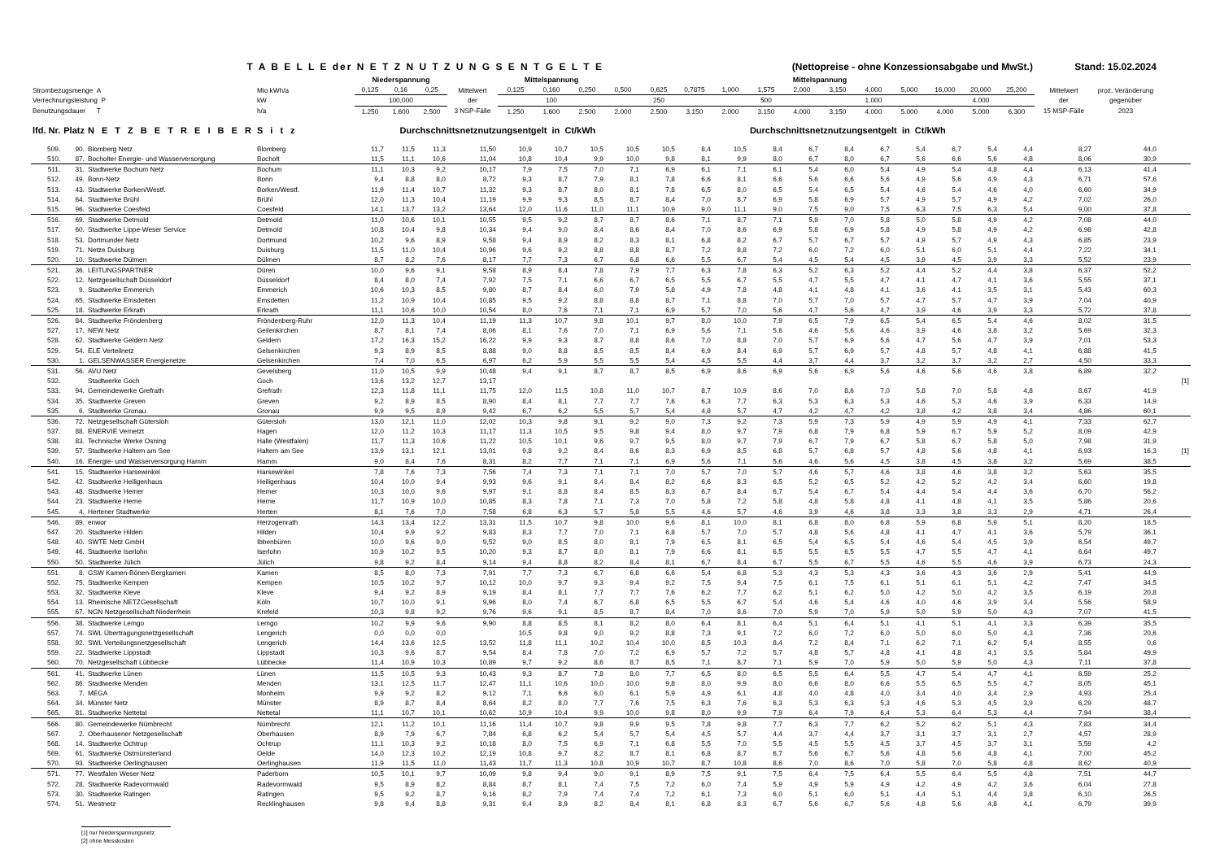| | | T A B E L L E der N E T Z N U T Z U N G S E N T G E L T E | | | | | | | | | (Nettopreise - ohne Konzessionsabgabe und MwSt.) | | | | | | | | | | | | Stand: 15.02.2024 | | |
| --- | --- | --- | --- | --- | --- | --- | --- | --- | --- | --- | --- | --- | --- | --- | --- | --- | --- | --- | --- | --- | --- | --- | --- | --- | --- |
| | | | | Niederspannung | | | | Mittelspannung | | | | | | Mittelspannung | | | | | | | | | | | |
| Strombezugsmenge A | | | Mio kWh/a | 0,125 | 0,16 | 0,25 | Mittelwert | 0,125 | 0,160 | 0,250 | 0,500 | 0,625 | 0,7875 | 1,000 | 1,575 | 2,000 | 3,150 | 4,000 | 5,000 | 16,000 | 20,000 | 25,200 | Mittelwert | proz. Veränderung | |
| Verrechnungsleistung P | | | kW | 100,000 | | | der | 100 | | | 250 | | | 500 | | | 1.000 | | | 4.000 | | | der | gegenüber | |
| Benutzungsdauer T | | | h/a | 1.250 | 1.600 | 2.500 | 3 NSP-Fälle | 1.250 | 1.600 | 2.500 | 2.000 | 2.500 | 3.150 | 2.000 | 3.150 | 4.000 | 3.150 | 4.000 | 5.000 | 4.000 | 5.000 | 6.300 | 15 MSP-Fälle | 2023 | |
| lfd. Nr. | Platz | N E T Z B E T R E I B E R | S i t z | Durchschnittsnetznutzungsentgelt in Ct/kWh | | | | | | | | | | | Durchschnittsnetznutzungsentgelt in Ct/kWh | | | | | | | | | | |
| 509. | 90. | Blomberg Netz | Blomberg | 11,7 | 11,5 | 11,3 | 11,50 | 10,9 | 10,7 | 10,5 | 10,5 | 10,5 | 8,4 | 10,5 | 8,4 | 6,7 | 8,4 | 6,7 | 5,4 | 6,7 | 5,4 | 4,4 | 8,27 | 44,0 | |
| 510. | 87. | Bocholter Energie- und Wasserversorgung | Bocholt | 11,5 | 11,1 | 10,6 | 11,04 | 10,8 | 10,4 | 9,9 | 10,0 | 9,8 | 8,1 | 9,9 | 8,0 | 6,7 | 8,0 | 6,7 | 5,6 | 6,6 | 5,6 | 4,8 | 8,06 | 30,9 | |
| 511. | 31. | Stadtwerke Bochum Netz | Bochum | 11,1 | 10,3 | 9,2 | 10,17 | 7,9 | 7,5 | 7,0 | 7,1 | 6,9 | 6,1 | 7,1 | 6,1 | 5,4 | 6,0 | 5,4 | 4,9 | 5,4 | 4,8 | 4,4 | 6,13 | 41,4 | |
| 512. | 49. | Bonn-Netz | Bonn | 9,4 | 8,8 | 8,0 | 8,72 | 9,3 | 8,7 | 7,9 | 8,1 | 7,8 | 6,6 | 8,1 | 6,6 | 5,6 | 6,6 | 5,6 | 4,9 | 5,6 | 4,9 | 4,3 | 6,71 | 57,6 | |
| 513. | 43. | Stadtwerke Borken/Westf. | Borken/Westf. | 11,9 | 11,4 | 10,7 | 11,32 | 9,3 | 8,7 | 8,0 | 8,1 | 7,8 | 6,5 | 8,0 | 6,5 | 5,4 | 6,5 | 5,4 | 4,6 | 5,4 | 4,6 | 4,0 | 6,60 | 34,9 | |
| 514. | 64. | Stadtwerke Brühl | Brühl | 12,0 | 11,3 | 10,4 | 11,19 | 9,9 | 9,3 | 8,5 | 8,7 | 8,4 | 7,0 | 8,7 | 6,9 | 5,8 | 6,9 | 5,7 | 4,9 | 5,7 | 4,9 | 4,2 | 7,02 | 26,0 | |
| 515. | 96. | Stadtwerke Coesfeld | Coesfeld | 14,1 | 13,7 | 13,2 | 13,64 | 12,0 | 11,6 | 11,0 | 11,1 | 10,9 | 9,0 | 11,1 | 9,0 | 7,5 | 9,0 | 7,5 | 6,3 | 7,5 | 6,3 | 5,4 | 9,00 | 37,8 | |
| 516. | 69. | Stadtwerke Detmold | Detmold | 11,0 | 10,6 | 10,1 | 10,55 | 9,5 | 9,2 | 8,7 | 8,7 | 8,6 | 7,1 | 8,7 | 7,1 | 5,9 | 7,0 | 5,8 | 5,0 | 5,8 | 4,9 | 4,2 | 7,08 | 44,0 | |
| 517. | 60. | Stadtwerke Lippe-Weser Service | Detmold | 10,8 | 10,4 | 9,8 | 10,34 | 9,4 | 9,0 | 8,4 | 8,6 | 8,4 | 7,0 | 8,6 | 6,9 | 5,8 | 6,9 | 5,8 | 4,9 | 5,8 | 4,9 | 4,2 | 6,98 | 42,8 | |
| 518. | 53. | Dortmunder Netz | Dortmund | 10,2 | 9,6 | 8,9 | 9,58 | 9,4 | 8,9 | 8,2 | 8,3 | 8,1 | 6,8 | 8,2 | 6,7 | 5,7 | 6,7 | 5,7 | 4,9 | 5,7 | 4,9 | 4,3 | 6,85 | 23,9 | |
| 519. | 71. | Netze Duisburg | Duisburg | 11,5 | 11,0 | 10,4 | 10,96 | 9,6 | 9,2 | 8,8 | 8,8 | 8,7 | 7,2 | 8,8 | 7,2 | 6,0 | 7,2 | 6,0 | 5,1 | 6,0 | 5,1 | 4,4 | 7,22 | 34,1 | |
| 520. | 10. | Stadtwerke Dülmen | Dülmen | 8,7 | 8,2 | 7,6 | 8,17 | 7,7 | 7,3 | 6,7 | 6,8 | 6,6 | 5,5 | 6,7 | 5,4 | 4,5 | 5,4 | 4,5 | 3,9 | 4,5 | 3,9 | 3,3 | 5,52 | 23,9 | |
| 521. | 36. | LEITUNGSPARTNER | Düren | 10,0 | 9,6 | 9,1 | 9,58 | 8,9 | 8,4 | 7,8 | 7,9 | 7,7 | 6,3 | 7,8 | 6,3 | 5,2 | 6,3 | 5,2 | 4,4 | 5,2 | 4,4 | 3,8 | 6,37 | 52,2 | |
| 522. | 12. | Netzgesellschaft Düsseldorf | Düsseldorf | 8,4 | 8,0 | 7,4 | 7,92 | 7,5 | 7,1 | 6,6 | 6,7 | 6,5 | 5,5 | 6,7 | 5,5 | 4,7 | 5,5 | 4,7 | 4,1 | 4,7 | 4,1 | 3,6 | 5,55 | 37,1 | |
| 523. | 9. | Stadtwerke Emmerich | Emmerich | 10,6 | 10,3 | 8,5 | 9,80 | 8,7 | 8,4 | 6,0 | 7,9 | 5,8 | 4,9 | 7,8 | 4,8 | 4,1 | 4,8 | 4,1 | 3,6 | 4,1 | 3,5 | 3,1 | 5,43 | 60,3 | |
| 524. | 65. | Stadtwerke Emsdetten | Emsdetten | 11,2 | 10,9 | 10,4 | 10,85 | 9,5 | 9,2 | 8,8 | 8,8 | 8,7 | 7,1 | 8,8 | 7,0 | 5,7 | 7,0 | 5,7 | 4,7 | 5,7 | 4,7 | 3,9 | 7,04 | 40,9 | |
| 525. | 18. | Stadtwerke Erkrath | Erkrath | 11,1 | 10,6 | 10,0 | 10,54 | 8,0 | 7,6 | 7,1 | 7,1 | 6,9 | 5,7 | 7,0 | 5,6 | 4,7 | 5,6 | 4,7 | 3,9 | 4,6 | 3,9 | 3,3 | 5,72 | 37,8 | |
| 526. | 84. | Stadtwerke Fröndenberg | Fröndenberg-Ruhr | 12,0 | 11,3 | 10,4 | 11,19 | 11,3 | 10,7 | 9,8 | 10,1 | 9,7 | 8,0 | 10,0 | 7,9 | 6,5 | 7,9 | 6,5 | 5,4 | 6,5 | 5,4 | 4,6 | 8,02 | 31,5 | |
| 527. | 17. | NEW Netz | Geilenkirchen | 8,7 | 8,1 | 7,4 | 8,06 | 8,1 | 7,6 | 7,0 | 7,1 | 6,9 | 5,6 | 7,1 | 5,6 | 4,6 | 5,6 | 4,6 | 3,9 | 4,6 | 3,8 | 3,2 | 5,69 | 32,3 | |
| 528. | 62. | Stadtwerke Geldern Netz | Geldern | 17,2 | 16,3 | 15,2 | 16,22 | 9,9 | 9,3 | 8,7 | 8,8 | 8,6 | 7,0 | 8,8 | 7,0 | 5,7 | 6,9 | 5,6 | 4,7 | 5,6 | 4,7 | 3,9 | 7,01 | 53,3 | |
| 529. | 54. | ELE Verteilnetz | Gelsenkirchen | 9,3 | 8,9 | 8,5 | 8,88 | 9,0 | 8,8 | 8,5 | 8,5 | 8,4 | 6,9 | 8,4 | 6,9 | 5,7 | 6,9 | 5,7 | 4,8 | 5,7 | 4,8 | 4,1 | 6,88 | 41,5 | |
| 530. | 1. | GELSENWASSER Energienetze | Gelsenkirchen | 7,4 | 7,0 | 6,5 | 6,97 | 6,2 | 5,9 | 5,5 | 5,5 | 5,4 | 4,5 | 5,5 | 4,4 | 3,7 | 4,4 | 3,7 | 3,2 | 3,7 | 3,2 | 2,7 | 4,50 | 33,3 | |
| 531. | 56. | AVU Netz | Gevelsberg | 11,0 | 10,5 | 9,9 | 10,48 | 9,4 | 9,1 | 8,7 | 8,7 | 8,5 | 6,9 | 8,6 | 6,9 | 5,6 | 6,9 | 5,6 | 4,6 | 5,6 | 4,6 | 3,8 | 6,89 | 32,2 | |
| 532. | | Stadtwerke Goch | Goch | 13,6 | 13,2 | 12,7 | 13,17 | | | | | | | | | | | | | | | | | | [1] |
| 533. | 94. | Gemeindewerke Grefrath | Grefrath | 12,3 | 11,8 | 11,1 | 11,75 | 12,0 | 11,5 | 10,8 | 11,0 | 10,7 | 8,7 | 10,9 | 8,6 | 7,0 | 8,6 | 7,0 | 5,8 | 7,0 | 5,8 | 4,8 | 8,67 | 41,9 | |
| 534. | 35. | Stadtwerke Greven | Greven | 9,2 | 8,9 | 8,5 | 8,90 | 8,4 | 8,1 | 7,7 | 7,7 | 7,6 | 6,3 | 7,7 | 6,3 | 5,3 | 6,3 | 5,3 | 4,6 | 5,3 | 4,6 | 3,9 | 6,33 | 14,9 | |
| 535. | 6. | Stadtwerke Gronau | Gronau | 9,9 | 9,5 | 8,9 | 9,42 | 6,7 | 6,2 | 5,5 | 5,7 | 5,4 | 4,8 | 5,7 | 4,7 | 4,2 | 4,7 | 4,2 | 3,8 | 4,2 | 3,8 | 3,4 | 4,86 | 60,1 | |
| 536. | 72. | Netzgesellschaft Gütersloh | Gütersloh | 13,0 | 12,1 | 11,0 | 12,02 | 10,3 | 9,8 | 9,1 | 9,2 | 9,0 | 7,3 | 9,2 | 7,3 | 5,9 | 7,3 | 5,9 | 4,9 | 5,9 | 4,9 | 4,1 | 7,33 | 62,7 | |
| 537. | 88. | ENERVIE Vernetzt | Hagen | 12,0 | 11,2 | 10,3 | 11,17 | 11,3 | 10,5 | 9,5 | 9,8 | 9,4 | 8,0 | 9,7 | 7,9 | 6,8 | 7,9 | 6,8 | 5,9 | 6,7 | 5,9 | 5,2 | 8,09 | 42,9 | |
| 538. | 83. | Technische Werke Osning | Halle (Westfalen) | 11,7 | 11,3 | 10,6 | 11,22 | 10,5 | 10,1 | 9,6 | 9,7 | 9,5 | 8,0 | 9,7 | 7,9 | 6,7 | 7,9 | 6,7 | 5,8 | 6,7 | 5,8 | 5,0 | 7,98 | 31,9 | |
| 539. | 57. | Stadtwerke Haltern am See | Haltern am See | 13,9 | 13,1 | 12,1 | 13,01 | 9,8 | 9,2 | 8,4 | 8,6 | 8,3 | 6,9 | 8,5 | 6,8 | 5,7 | 6,8 | 5,7 | 4,8 | 5,6 | 4,8 | 4,1 | 6,93 | 16,3 | [1] |
| 540. | 16. | Energie- und Wasserversorgung Hamm | Hamm | 9,0 | 8,4 | 7,6 | 8,31 | 8,2 | 7,7 | 7,1 | 7,1 | 6,9 | 5,6 | 7,1 | 5,6 | 4,6 | 5,6 | 4,5 | 3,8 | 4,5 | 3,8 | 3,2 | 5,69 | 38,5 | |
| 541. | 15. | Stadtwerke Harsewinkel | Harsewinkel | 7,8 | 7,6 | 7,3 | 7,56 | 7,4 | 7,3 | 7,1 | 7,1 | 7,0 | 5,7 | 7,0 | 5,7 | 4,6 | 5,7 | 4,6 | 3,8 | 4,6 | 3,8 | 3,2 | 5,63 | 35,5 | |
| 542. | 42. | Stadtwerke Heiligenhaus | Heiligenhaus | 10,4 | 10,0 | 9,4 | 9,93 | 9,6 | 9,1 | 8,4 | 8,4 | 8,2 | 6,6 | 8,3 | 6,5 | 5,2 | 6,5 | 5,2 | 4,2 | 5,2 | 4,2 | 3,4 | 6,60 | 19,8 | |
| 543. | 48. | Stadtwerke Hemer | Hemer | 10,3 | 10,0 | 9,6 | 9,97 | 9,1 | 8,8 | 8,4 | 8,5 | 8,3 | 6,7 | 8,4 | 6,7 | 5,4 | 6,7 | 5,4 | 4,4 | 5,4 | 4,4 | 3,6 | 6,70 | 56,2 | |
| 544. | 23. | Stadtwerke Herne | Herne | 11,7 | 10,9 | 10,0 | 10,85 | 8,3 | 7,8 | 7,1 | 7,3 | 7,0 | 5,8 | 7,2 | 5,8 | 4,8 | 5,8 | 4,8 | 4,1 | 4,8 | 4,1 | 3,5 | 5,86 | 20,6 | |
| 545. | 4. | Hertener Stadtwerke | Herten | 8,1 | 7,6 | 7,0 | 7,58 | 6,8 | 6,3 | 5,7 | 5,8 | 5,5 | 4,6 | 5,7 | 4,6 | 3,9 | 4,6 | 3,8 | 3,3 | 3,8 | 3,3 | 2,9 | 4,71 | 26,4 | |
| 546. | 89. | enwor | Herzogenrath | 14,3 | 13,4 | 12,2 | 13,31 | 11,5 | 10,7 | 9,8 | 10,0 | 9,6 | 8,1 | 10,0 | 8,1 | 6,8 | 8,0 | 6,8 | 5,9 | 6,8 | 5,9 | 5,1 | 8,20 | 18,5 | |
| 547. | 20. | Stadtwerke Hilden | Hilden | 10,4 | 9,9 | 9,2 | 9,83 | 8,3 | 7,7 | 7,0 | 7,1 | 6,8 | 5,7 | 7,0 | 5,7 | 4,8 | 5,6 | 4,8 | 4,1 | 4,7 | 4,1 | 3,6 | 5,79 | 36,1 | |
| 548. | 40. | SWTE Netz GmbH | Ibbenbüren | 10,0 | 9,6 | 9,0 | 9,52 | 9,0 | 8,5 | 8,0 | 8,1 | 7,9 | 6,5 | 8,1 | 6,5 | 5,4 | 6,5 | 5,4 | 4,6 | 5,4 | 4,5 | 3,9 | 6,54 | 49,7 | |
| 549. | 46. | Stadtwerke Iserlohn | Iserlohn | 10,9 | 10,2 | 9,5 | 10,20 | 9,3 | 8,7 | 8,0 | 8,1 | 7,9 | 6,6 | 8,1 | 6,5 | 5,5 | 6,5 | 5,5 | 4,7 | 5,5 | 4,7 | 4,1 | 6,64 | 49,7 | |
| 550. | 50. | Stadtwerke Jülich | Jülich | 9,8 | 9,2 | 8,4 | 9,14 | 9,4 | 8,8 | 8,2 | 8,4 | 8,1 | 6,7 | 8,4 | 6,7 | 5,5 | 6,7 | 5,5 | 4,6 | 5,5 | 4,6 | 3,9 | 6,73 | 24,3 | |
| 551. | 8. | GSW Kamen-Bönen-Bergkamen | Kamen | 8,5 | 8,0 | 7,3 | 7,91 | 7,7 | 7,3 | 6,7 | 6,8 | 6,6 | 5,4 | 6,8 | 5,3 | 4,3 | 5,3 | 4,3 | 3,6 | 4,3 | 3,6 | 2,9 | 5,41 | 44,9 | |
| 552. | 75. | Stadtwerke Kempen | Kempen | 10,5 | 10,2 | 9,7 | 10,12 | 10,0 | 9,7 | 9,3 | 9,4 | 9,2 | 7,5 | 9,4 | 7,5 | 6,1 | 7,5 | 6,1 | 5,1 | 6,1 | 5,1 | 4,2 | 7,47 | 34,5 | |
| 553. | 32. | Stadtwerke Kleve | Kleve | 9,4 | 9,2 | 8,9 | 9,19 | 8,4 | 8,1 | 7,7 | 7,7 | 7,6 | 6,2 | 7,7 | 6,2 | 5,1 | 6,2 | 5,0 | 4,2 | 5,0 | 4,2 | 3,5 | 6,19 | 20,8 | |
| 554. | 13. | Rheinische NETZGesellschaft | Köln | 10,7 | 10,0 | 9,1 | 9,96 | 8,0 | 7,4 | 6,7 | 6,8 | 6,5 | 5,5 | 6,7 | 5,4 | 4,6 | 5,4 | 4,6 | 4,0 | 4,6 | 3,9 | 3,4 | 5,56 | 58,9 | |
| 555. | 67. | NGN Netzgesellschaft Niederrhein | Krefeld | 10,3 | 9,8 | 9,2 | 9,76 | 9,6 | 9,1 | 8,5 | 8,7 | 8,4 | 7,0 | 8,6 | 7,0 | 5,9 | 7,0 | 5,9 | 5,0 | 5,9 | 5,0 | 4,3 | 7,07 | 41,5 | |
| 556. | 38. | Stadtwerke Lemgo | Lemgo | 10,2 | 9,9 | 9,6 | 9,90 | 8,8 | 8,5 | 8,1 | 8,2 | 8,0 | 6,4 | 8,1 | 6,4 | 5,1 | 6,4 | 5,1 | 4,1 | 5,1 | 4,1 | 3,3 | 6,39 | 35,5 | |
| 557. | 74. | SWL Übertragungsnetzgesellschaft | Lengerich | 0,0 | 0,0 | 0,0 | | 10,5 | 9,8 | 9,0 | 9,2 | 8,8 | 7,3 | 9,1 | 7,2 | 6,0 | 7,2 | 6,0 | 5,0 | 6,0 | 5,0 | 4,3 | 7,36 | 20,6 | |
| 558. | 92. | SWL Verteilungsnetzgesellschaft | Lengerich | 14,4 | 13,6 | 12,5 | 13,52 | 11,8 | 11,1 | 10,2 | 10,4 | 10,0 | 8,5 | 10,3 | 8,4 | 7,2 | 8,4 | 7,1 | 6,2 | 7,1 | 6,2 | 5,4 | 8,55 | 0,6 | |
| 559. | 22. | Stadtwerke Lippstadt | Lippstadt | 10,3 | 9,6 | 8,7 | 9,54 | 8,4 | 7,8 | 7,0 | 7,2 | 6,9 | 5,7 | 7,2 | 5,7 | 4,8 | 5,7 | 4,8 | 4,1 | 4,8 | 4,1 | 3,5 | 5,84 | 49,9 | |
| 560. | 70. | Netzgesellschaft Lübbecke | Lübbecke | 11,4 | 10,9 | 10,3 | 10,89 | 9,7 | 9,2 | 8,6 | 8,7 | 8,5 | 7,1 | 8,7 | 7,1 | 5,9 | 7,0 | 5,9 | 5,0 | 5,9 | 5,0 | 4,3 | 7,11 | 37,8 | |
| 561. | 41. | Stadtwerke Lünen | Lünen | 11,5 | 10,5 | 9,3 | 10,43 | 9,3 | 8,7 | 7,8 | 8,0 | 7,7 | 6,5 | 8,0 | 6,5 | 5,5 | 6,4 | 5,5 | 4,7 | 5,4 | 4,7 | 4,1 | 6,59 | 25,2 | |
| 562. | 86. | Stadtwerke Menden | Menden | 13,1 | 12,5 | 11,7 | 12,47 | 11,1 | 10,6 | 10,0 | 10,0 | 9,8 | 8,0 | 9,9 | 8,0 | 6,6 | 8,0 | 6,6 | 5,5 | 6,5 | 5,5 | 4,7 | 8,05 | 45,1 | |
| 563. | 7. | MEGA | Monheim | 9,9 | 9,2 | 8,2 | 9,12 | 7,1 | 6,6 | 6,0 | 6,1 | 5,9 | 4,9 | 6,1 | 4,8 | 4,0 | 4,8 | 4,0 | 3,4 | 4,0 | 3,4 | 2,9 | 4,93 | 25,4 | |
| 564. | 34. | Münster Netz | Münster | 8,9 | 8,7 | 8,4 | 8,64 | 8,2 | 8,0 | 7,7 | 7,6 | 7,5 | 6,3 | 7,6 | 6,3 | 5,3 | 6,3 | 5,3 | 4,6 | 5,3 | 4,5 | 3,9 | 6,29 | 48,7 | |
| 565. | 81. | Stadtwerke Nettetal | Nettetal | 11,1 | 10,7 | 10,1 | 10,62 | 10,9 | 10,4 | 9,9 | 10,0 | 9,8 | 8,0 | 9,9 | 7,9 | 6,4 | 7,9 | 6,4 | 5,3 | 6,4 | 5,3 | 4,4 | 7,94 | 38,4 | |
| 566. | 80. | Gemeindewerke Nümbrecht | Nümbrecht | 12,1 | 11,2 | 10,1 | 11,16 | 11,4 | 10,7 | 9,8 | 9,9 | 9,5 | 7,8 | 9,8 | 7,7 | 6,3 | 7,7 | 6,2 | 5,2 | 6,2 | 5,1 | 4,3 | 7,83 | 34,4 | |
| 567. | 2. | Oberhausener Netzgesellschaft | Oberhausen | 8,9 | 7,9 | 6,7 | 7,84 | 6,8 | 6,2 | 5,4 | 5,7 | 5,4 | 4,5 | 5,7 | 4,4 | 3,7 | 4,4 | 3,7 | 3,1 | 3,7 | 3,1 | 2,7 | 4,57 | 28,9 | |
| 568. | 14. | Stadtwerke Ochtrup | Ochtrup | 11,1 | 10,3 | 9,2 | 10,18 | 8,0 | 7,5 | 6,9 | 7,1 | 6,8 | 5,5 | 7,0 | 5,5 | 4,5 | 5,5 | 4,5 | 3,7 | 4,5 | 3,7 | 3,1 | 5,59 | 4,2 | |
| 569. | 61. | Stadtwerke Ostmünsterland | Oelde | 14,0 | 12,3 | 10,2 | 12,19 | 10,8 | 9,7 | 8,2 | 8,7 | 8,1 | 6,8 | 8,7 | 6,7 | 5,6 | 6,7 | 5,6 | 4,8 | 5,6 | 4,8 | 4,1 | 7,00 | 45,2 | |
| 570. | 93. | Stadtwerke Oerlinghausen | Oerlinghausen | 11,9 | 11,5 | 11,0 | 11,43 | 11,7 | 11,3 | 10,8 | 10,9 | 10,7 | 8,7 | 10,8 | 8,6 | 7,0 | 8,6 | 7,0 | 5,8 | 7,0 | 5,8 | 4,8 | 8,62 | 40,9 | |
| 571. | 77. | Westfalen Weser Netz | Paderborn | 10,5 | 10,1 | 9,7 | 10,09 | 9,8 | 9,4 | 9,0 | 9,1 | 8,9 | 7,5 | 9,1 | 7,5 | 6,4 | 7,5 | 6,4 | 5,5 | 6,4 | 5,5 | 4,8 | 7,51 | 44,7 | |
| 572. | 28. | Stadtwerke Radevormwald | Radevormwald | 9,5 | 8,9 | 8,2 | 8,84 | 8,7 | 8,1 | 7,4 | 7,5 | 7,2 | 6,0 | 7,4 | 5,9 | 4,9 | 5,9 | 4,9 | 4,2 | 4,9 | 4,2 | 3,6 | 6,04 | 27,8 | |
| 573. | 30. | Stadtwerke Ratingen | Ratingen | 9,5 | 9,2 | 8,7 | 9,16 | 8,2 | 7,9 | 7,4 | 7,4 | 7,2 | 6,1 | 7,3 | 6,0 | 5,1 | 6,0 | 5,1 | 4,4 | 5,1 | 4,4 | 3,8 | 6,10 | 26,5 | |
| 574. | 51. | Westnetz | Recklinghausen | 9,8 | 9,4 | 8,8 | 9,31 | 9,4 | 8,9 | 8,2 | 8,4 | 8,1 | 6,8 | 8,3 | 6,7 | 5,6 | 6,7 | 5,6 | 4,8 | 5,6 | 4,8 | 4,1 | 6,79 | 39,9 | |
[1] nur Niederspannungsnetz
[2] ohne Messkosten